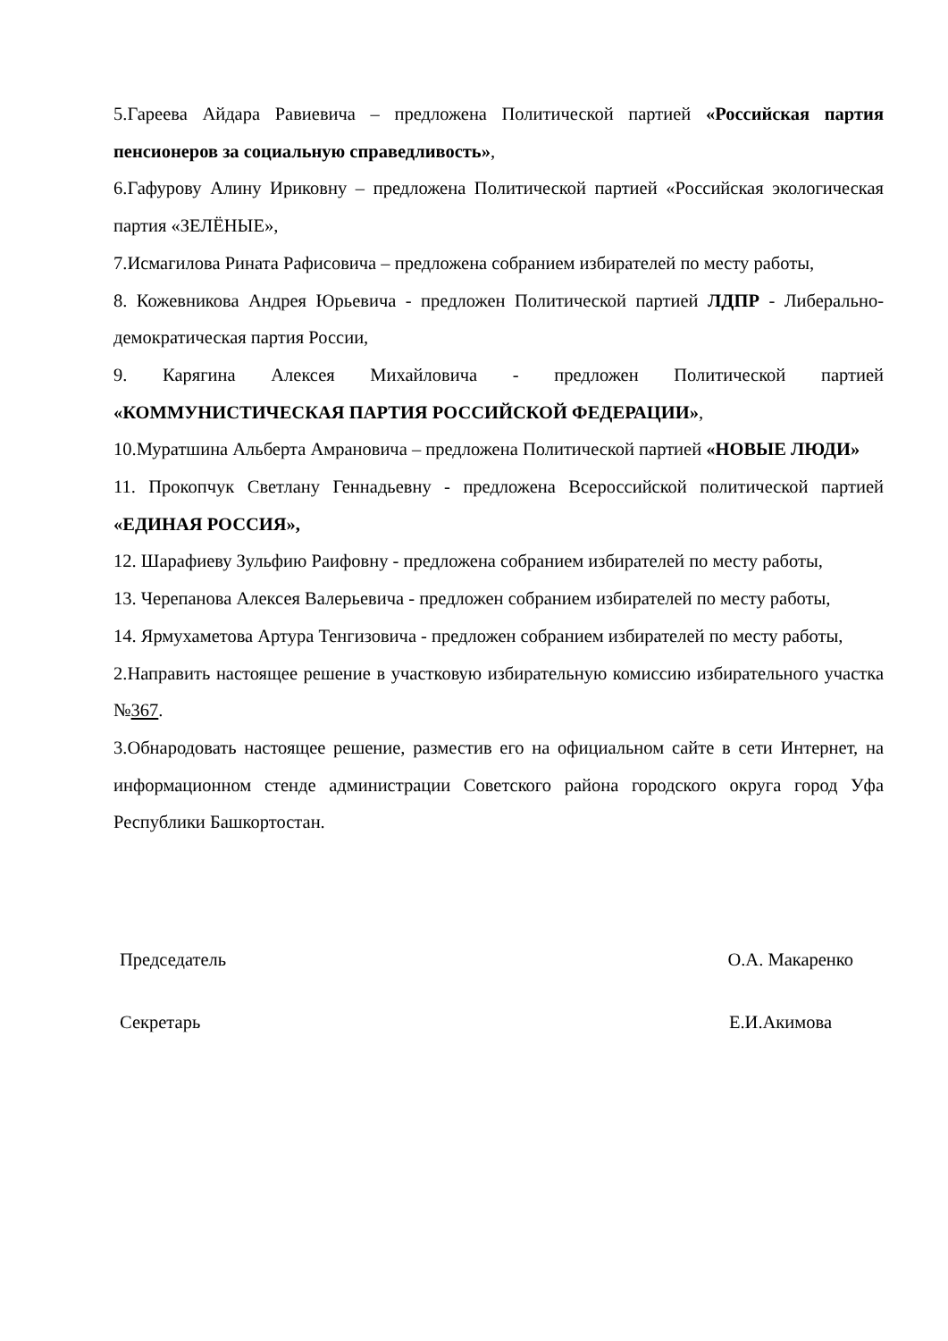5.Гареева Айдара Равиевича – предложена Политической партией «Российская партия пенсионеров за социальную справедливость»,
6.Гафурову Алину Ириковну – предложена Политической партией «Российская экологическая партия «ЗЕЛЁНЫЕ»,
7.Исмагилова Рината Рафисовича – предложена собранием избирателей по месту работы,
8. Кожевникова Андрея Юрьевича - предложен Политической партией ЛДПР - Либерально-демократическая партия России,
9. Карягина Алексея Михайловича - предложен Политической партией «КОММУНИСТИЧЕСКАЯ ПАРТИЯ РОССИЙСКОЙ ФЕДЕРАЦИИ»,
10.Муратшина Альберта Амрановича – предложена Политической партией «НОВЫЕ ЛЮДИ»
11. Прокопчук Светлану Геннадьевну - предложена Всероссийской политической партией «ЕДИНАЯ РОССИЯ»,
12. Шарафиеву Зульфию Раифовну - предложена собранием избирателей по месту работы,
13. Черепанова Алексея Валерьевича - предложен собранием избирателей по месту работы,
14. Ярмухаметова Артура Тенгизовича - предложен собранием избирателей по месту работы,
2.Направить настоящее решение в участковую избирательную комиссию избирательного участка №367.
3.Обнародовать настоящее решение, разместив его на официальном сайте в сети Интернет, на информационном стенде администрации Советского района городского округа город Уфа Республики Башкортостан.
Председатель О.А. Макаренко
Секретарь Е.И.Акимова